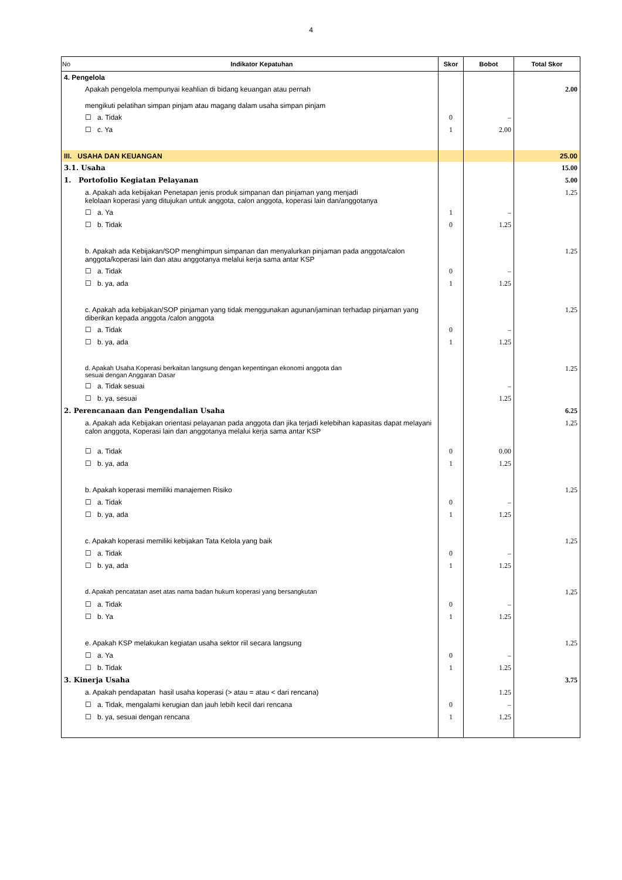4
| No Indikator Kepatuhan | Skor | Bobot | Total Skor |
| --- | --- | --- | --- |
| 4. Pengelola | | | |
| Apakah pengelola mempunyai keahlian di bidang keuangan atau pernah mengikuti pelatihan simpan pinjam atau magang dalam usaha simpan pinjam | | | 2.00 |
| ☐ a. Tidak | 0 | – | |
| ☐ c. Ya | 1 | 2.00 | |
| III. USAHA DAN KEUANGAN | | | 25.00 |
| 3.1. Usaha | | | 15.00 |
| 1. Portofolio Kegiatan Pelayanan | | | 5.00 |
| a. Apakah ada kebijakan Penetapan jenis produk simpanan dan pinjaman yang menjadi kelolaan koperasi yang ditujukan untuk anggota, calon anggota, koperasi lain dan/anggotanya | | | 1.25 |
| ☐ a. Ya | 1 | – | |
| ☐ b. Tidak | 0 | 1.25 | |
| b. Apakah ada Kebijakan/SOP menghimpun simpanan dan menyalurkan pinjaman pada anggota/calon anggota/koperasi lain dan atau anggotanya melalui kerja sama antar KSP | | | 1.25 |
| ☐ a. Tidak | 0 | – | |
| ☐ b. ya, ada | 1 | 1.25 | |
| c. Apakah ada kebijakan/SOP pinjaman yang tidak menggunakan agunan/jaminan terhadap pinjaman yang diberikan kepada anggota /calon anggota | | | 1.25 |
| ☐ a. Tidak | 0 | – | |
| ☐ b. ya, ada | 1 | 1.25 | |
| d. Apakah Usaha Koperasi berkaitan langsung dengan kepentingan ekonomi anggota dan sesuai dengan Anggaran Dasar | | | 1.25 |
| ☐ a. Tidak sesuai | | – | |
| ☐ b. ya, sesuai | | 1.25 | |
| 2. Perencanaan dan Pengendalian Usaha | | | 6.25 |
| a. Apakah ada Kebijakan orientasi pelayanan pada anggota dan jika terjadi kelebihan kapasitas dapat melayani calon anggota, Koperasi lain dan anggotanya melalui kerja sama antar KSP | | | 1.25 |
| ☐ a. Tidak | 0 | 0.00 | |
| ☐ b. ya, ada | 1 | 1.25 | |
| b. Apakah koperasi memiliki manajemen Risiko | | | 1.25 |
| ☐ a. Tidak | 0 | – | |
| ☐ b. ya, ada | 1 | 1.25 | |
| c. Apakah koperasi memiliki kebijakan Tata Kelola yang baik | | | 1.25 |
| ☐ a. Tidak | 0 | – | |
| ☐ b. ya, ada | 1 | 1.25 | |
| d. Apakah pencatatan aset atas nama badan hukum koperasi yang bersangkutan | | | 1.25 |
| ☐ a. Tidak | 0 | – | |
| ☐ b. Ya | 1 | 1.25 | |
| e. Apakah KSP melakukan kegiatan usaha sektor riil secara langsung | | | 1.25 |
| ☐ a. Ya | 0 | – | |
| ☐ b. Tidak | 1 | 1.25 | |
| 3. Kinerja Usaha | | | 3.75 |
| a. Apakah pendapatan hasil usaha koperasi (> atau = atau < dari rencana) | | 1.25 | |
| ☐ a. Tidak, mengalami kerugian dan jauh lebih kecil dari rencana | 0 | – | |
| ☐ b. ya, sesuai dengan rencana | 1 | 1.25 | |